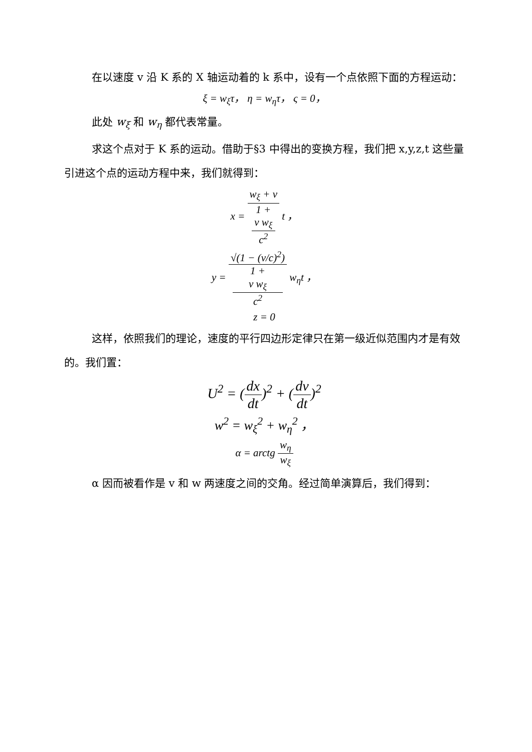在以速度 v 沿 K 系的 X 轴运动着的 k 系中，设有一个点依照下面的方程运动：
ξ = w<sub>ξ</sub>τ， η = w<sub>η</sub>τ， ς = 0，
此处 w<sub>ξ</sub> 和 w<sub>η</sub> 都代表常量。
求这个点对于 K 系的运动。借助于§3 中得出的变换方程，我们把 x,y,z,t 这些量引进这个点的运动方程中来，我们就得到：
x = w<sub>ξ</sub> + v 1 +
v w<sub>ξ</sub>
c<sup>2</sup> t ，
y = √(1 − (v/c)<sup>2</sup>) 1 +
v w<sub>ξ</sub>
c<sup>2</sup> w<sub>η</sub>t ，
z = 0
这样，依照我们的理论，速度的平行四边形定律只在第一级近似范围内才是有效的。我们置：
U<sup>2</sup> = (dx dt)<sup>2</sup> + (dv dt)<sup>2</sup>
w<sup>2</sup> = w<sub>ξ</sub><sup>2</sup> + w<sub>η</sub><sup>2</sup> ，
α = arctg w<sub>η</sub> w<sub>ξ</sub>
α 因而被看作是 v 和 w 两速度之间的交角。经过简单演算后，我们得到：